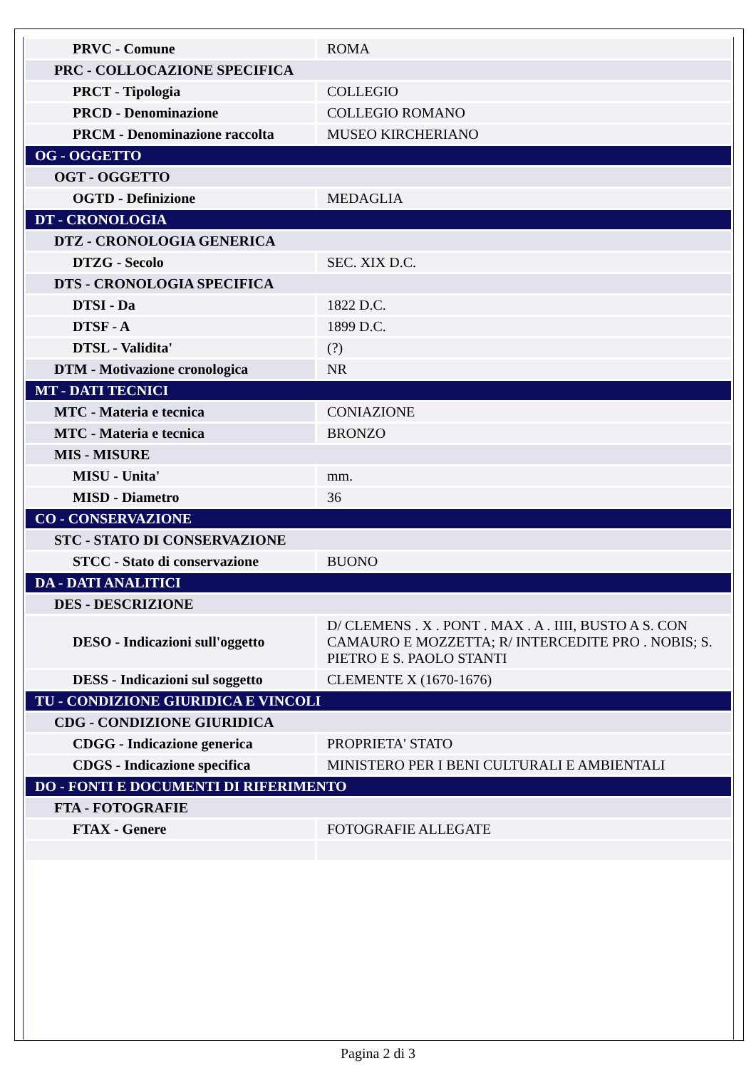| PRVC - Comune | ROMA |
| PRC - COLLOCAZIONE SPECIFICA | |
| PRCT - Tipologia | COLLEGIO |
| PRCD - Denominazione | COLLEGIO ROMANO |
| PRCM - Denominazione raccolta | MUSEO KIRCHERIANO |
| OG - OGGETTO | |
| OGT - OGGETTO | |
| OGTD - Definizione | MEDAGLIA |
| DT - CRONOLOGIA | |
| DTZ - CRONOLOGIA GENERICA | |
| DTZG - Secolo | SEC. XIX D.C. |
| DTS - CRONOLOGIA SPECIFICA | |
| DTSI - Da | 1822 D.C. |
| DTSF - A | 1899 D.C. |
| DTSL - Validita' | (?) |
| DTM - Motivazione cronologica | NR |
| MT - DATI TECNICI | |
| MTC - Materia e tecnica | CONIAZIONE |
| MTC - Materia e tecnica | BRONZO |
| MIS - MISURE | |
| MISU - Unita' | mm. |
| MISD - Diametro | 36 |
| CO - CONSERVAZIONE | |
| STC - STATO DI CONSERVAZIONE | |
| STCC - Stato di conservazione | BUONO |
| DA - DATI ANALITICI | |
| DES - DESCRIZIONE | |
| DESO - Indicazioni sull'oggetto | D/ CLEMENS . X . PONT . MAX . A . IIII, BUSTO A S. CON CAMAURO E MOZZETTA; R/ INTERCEDITE PRO . NOBIS; S. PIETRO E S. PAOLO STANTI |
| DESS - Indicazioni sul soggetto | CLEMENTE X (1670-1676) |
| TU - CONDIZIONE GIURIDICA E VINCOLI | |
| CDG - CONDIZIONE GIURIDICA | |
| CDGG - Indicazione generica | PROPRIETA' STATO |
| CDGS - Indicazione specifica | MINISTERO PER I BENI CULTURALI E AMBIENTALI |
| DO - FONTI E DOCUMENTI DI RIFERIMENTO | |
| FTA - FOTOGRAFIE | |
| FTAX - Genere | FOTOGRAFIE ALLEGATE |
Pagina 2 di 3